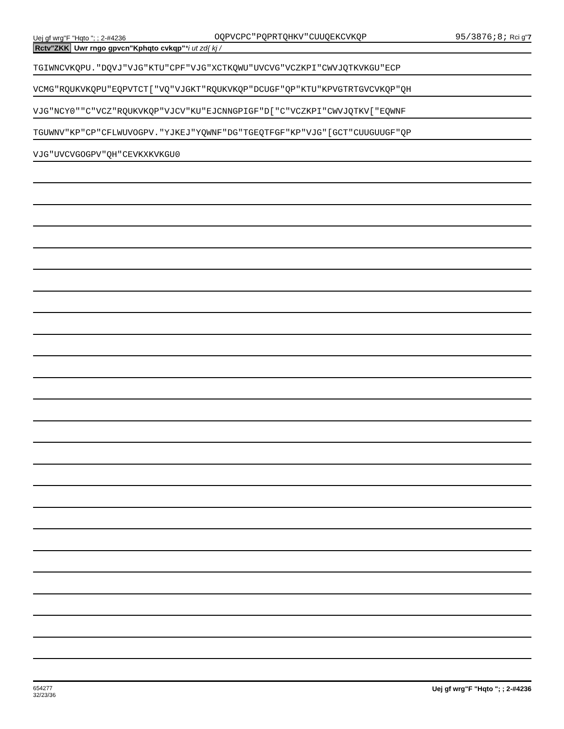Uej gf wrg"F "Hqto "; ; 2-#4236 OQPVCPC"PQPRTQHKV"CUUQEKCVKQP 95/3876;8; Rci g"7
Rctv"ZKK Uwr rngo gpvcn"Kphqto cvkqp" *i ut zd{ kj /
TGIWNCVKQPU."DQVJ"VJG"KTU"CPF"VJG"XCTKQWU"UVCVG"VCZKPI"CWVJQTKVKGU"ECP
VCMG"RQUKVKQPU"EQPVTCT["VQ"VJGKT"RQUKVKQP"DCUGF"QP"KTU"KPVGTRTGVCVKQP"QH
VJG"NCY0""C"VCZ"RQUKVKQP"VJCV"KU"EJCNNGPIGF"D["C"VCZKPI"CWVJQTKV["EQWNF
TGUWNV"KP"CP"CFLWUVOGPV."YJKEJ"YQWNF"DG"TGEQTFGF"KP"VJG"[GCT"CUUGUUGF"QP
VJG"UVCVGOGPV"QH"CEVKXKVKGU0
654277
32/23/36 Uej gf wrg"F "Hqto "; ; 2-#4236